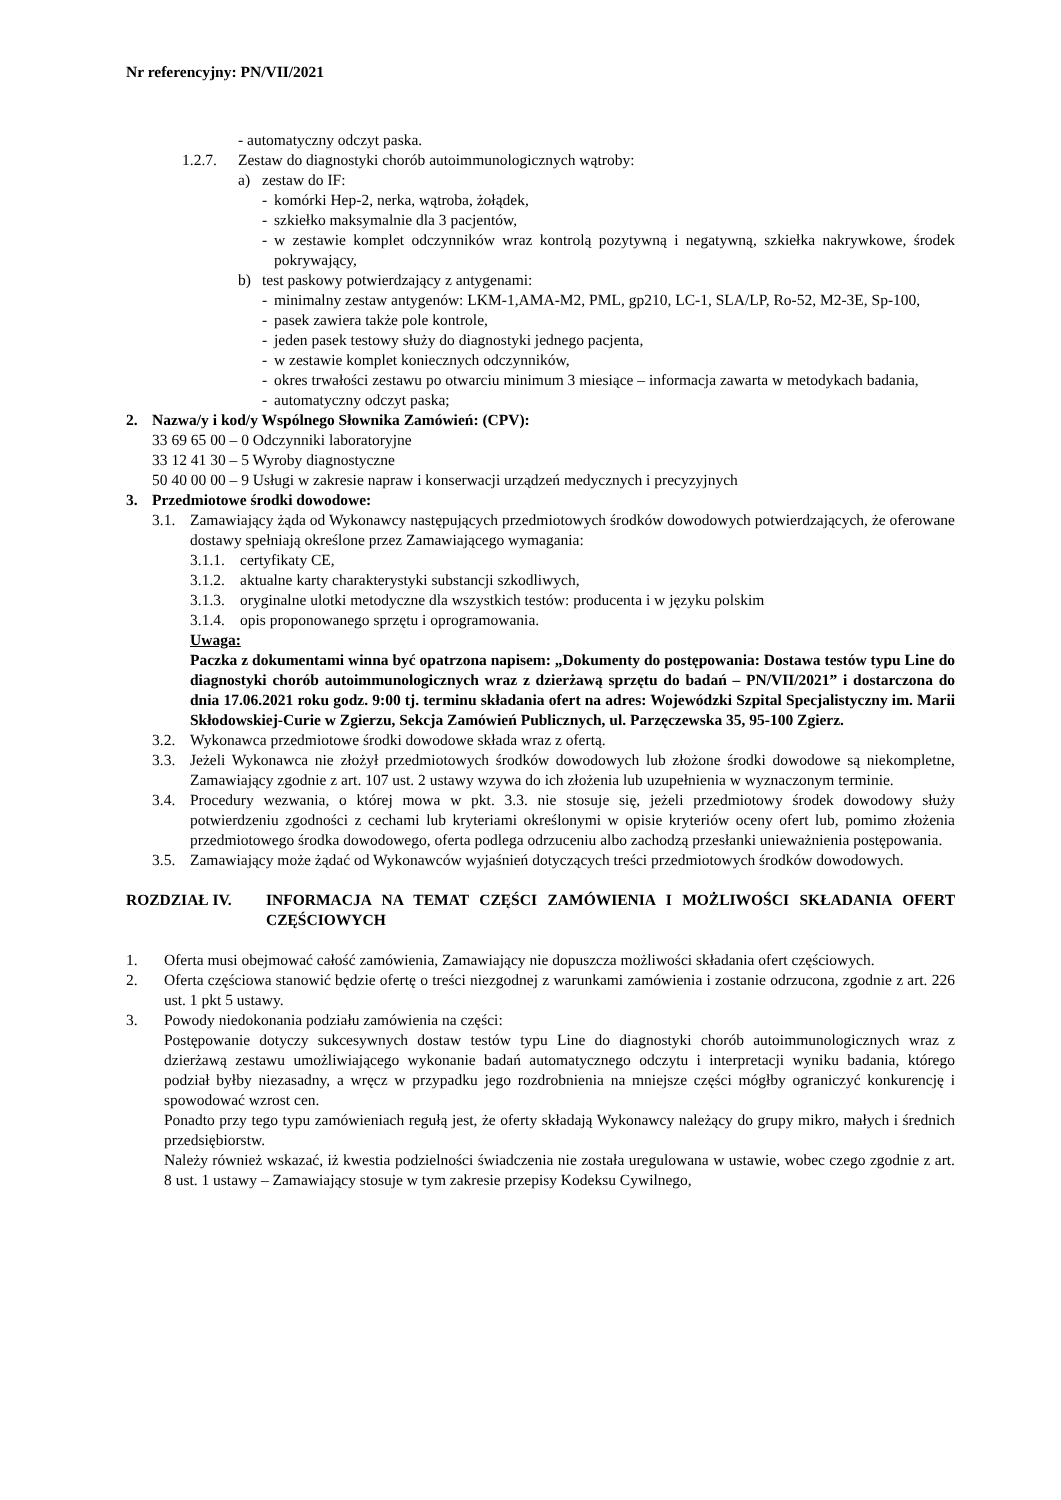Nr referencyjny: PN/VII/2021
- automatyczny odczyt paska.
1.2.7. Zestaw do diagnostyki chorób autoimmunologicznych wątroby:
a) zestaw do IF:
- komórki Hep-2, nerka, wątroba, żołądek,
- szkiełko maksymalnie dla 3 pacjentów,
- w zestawie komplet odczynników wraz kontrolą pozytywną i negatywną, szkiełka nakrywkowe, środek pokrywający,
b) test paskowy potwierdzający z antygenami:
- minimalny zestaw antygenów: LKM-1,AMA-M2, PML, gp210, LC-1, SLA/LP, Ro-52, M2-3E, Sp-100,
- pasek zawiera także pole kontrole,
- jeden pasek testowy służy do diagnostyki jednego pacjenta,
- w zestawie komplet koniecznych odczynników,
- okres trwałości zestawu po otwarciu minimum 3 miesiące – informacja zawarta w metodykach badania,
- automatyczny odczyt paska;
2. Nazwa/y i kod/y Wspólnego Słownika Zamówień: (CPV):
33 69 65 00 – 0 Odczynniki laboratoryjne
33 12 41 30 – 5 Wyroby diagnostyczne
50 40 00 00 – 9 Usługi w zakresie napraw i konserwacji urządzeń medycznych i precyzyjnych
3. Przedmiotowe środki dowodowe:
3.1. Zamawiający żąda od Wykonawcy następujących przedmiotowych środków dowodowych potwierdzających, że oferowane dostawy spełniają określone przez Zamawiającego wymagania:
3.1.1. certyfikaty CE,
3.1.2. aktualne karty charakterystyki substancji szkodliwych,
3.1.3. oryginalne ulotki metodyczne dla wszystkich testów: producenta i w języku polskim
3.1.4. opis proponowanego sprzętu i oprogramowania.
Uwaga:
Paczka z dokumentami winna być opatrzona napisem: „Dokumenty do postępowania: Dostawa testów typu Line do diagnostyki chorób autoimmunologicznych wraz z dzierżawą sprzętu do badań – PN/VII/2021” i dostarczona do dnia 17.06.2021 roku godz. 9:00 tj. terminu składania ofert na adres: Wojewódzki Szpital Specjalistyczny im. Marii Skłodowskiej-Curie w Zgierzu, Sekcja Zamówień Publicznych, ul. Parzęczewska 35, 95-100 Zgierz.
3.2. Wykonawca przedmiotowe środki dowodowe składa wraz z ofertą.
3.3. Jeżeli Wykonawca nie złożył przedmiotowych środków dowodowych lub złożone środki dowodowe są niekompletne, Zamawiający zgodnie z art. 107 ust. 2 ustawy wzywa do ich złożenia lub uzupełnienia w wyznaczonym terminie.
3.4. Procedury wezwania, o której mowa w pkt. 3.3. nie stosuje się, jeżeli przedmiotowy środek dowodowy służy potwierdzeniu zgodności z cechami lub kryteriami określonymi w opisie kryteriów oceny ofert lub, pomimo złożenia przedmiotowego środka dowodowego, oferta podlega odrzuceniu albo zachodzą przesłanki unieważnienia postępowania.
3.5. Zamawiający może żądać od Wykonawców wyjaśnień dotyczących treści przedmiotowych środków dowodowych.
ROZDZIAŁ IV. INFORMACJA NA TEMAT CZĘŚCI ZAMÓWIENIA I MOŻLIWOŚCI SKŁADANIA OFERT CZĘŚCIOWYCH
1. Oferta musi obejmować całość zamówienia, Zamawiający nie dopuszcza możliwości składania ofert częściowych.
2. Oferta częściowa stanowić będzie ofertę o treści niezgodnej z warunkami zamówienia i zostanie odrzucona, zgodnie z art. 226 ust. 1 pkt 5 ustawy.
3. Powody niedokonania podziału zamówienia na części:
Postępowanie dotyczy sukcesywnych dostaw testów typu Line do diagnostyki chorób autoimmunologicznych wraz z dzierżawą zestawu umożliwiającego wykonanie badań automatycznego odczytu i interpretacji wyniku badania, którego podział byłby niezasadny, a wręcz w przypadku jego rozdrobnienia na mniejsze części mógłby ograniczyć konkurencję i spowodować wzrost cen.
Ponadto przy tego typu zamówieniach regułą jest, że oferty składają Wykonawcy należący do grupy mikro, małych i średnich przedsiębiorstw.
Należy również wskazać, iż kwestia podzielności świadczenia nie została uregulowana w ustawie, wobec czego zgodnie z art. 8 ust. 1 ustawy – Zamawiający stosuje w tym zakresie przepisy Kodeksu Cywilnego,